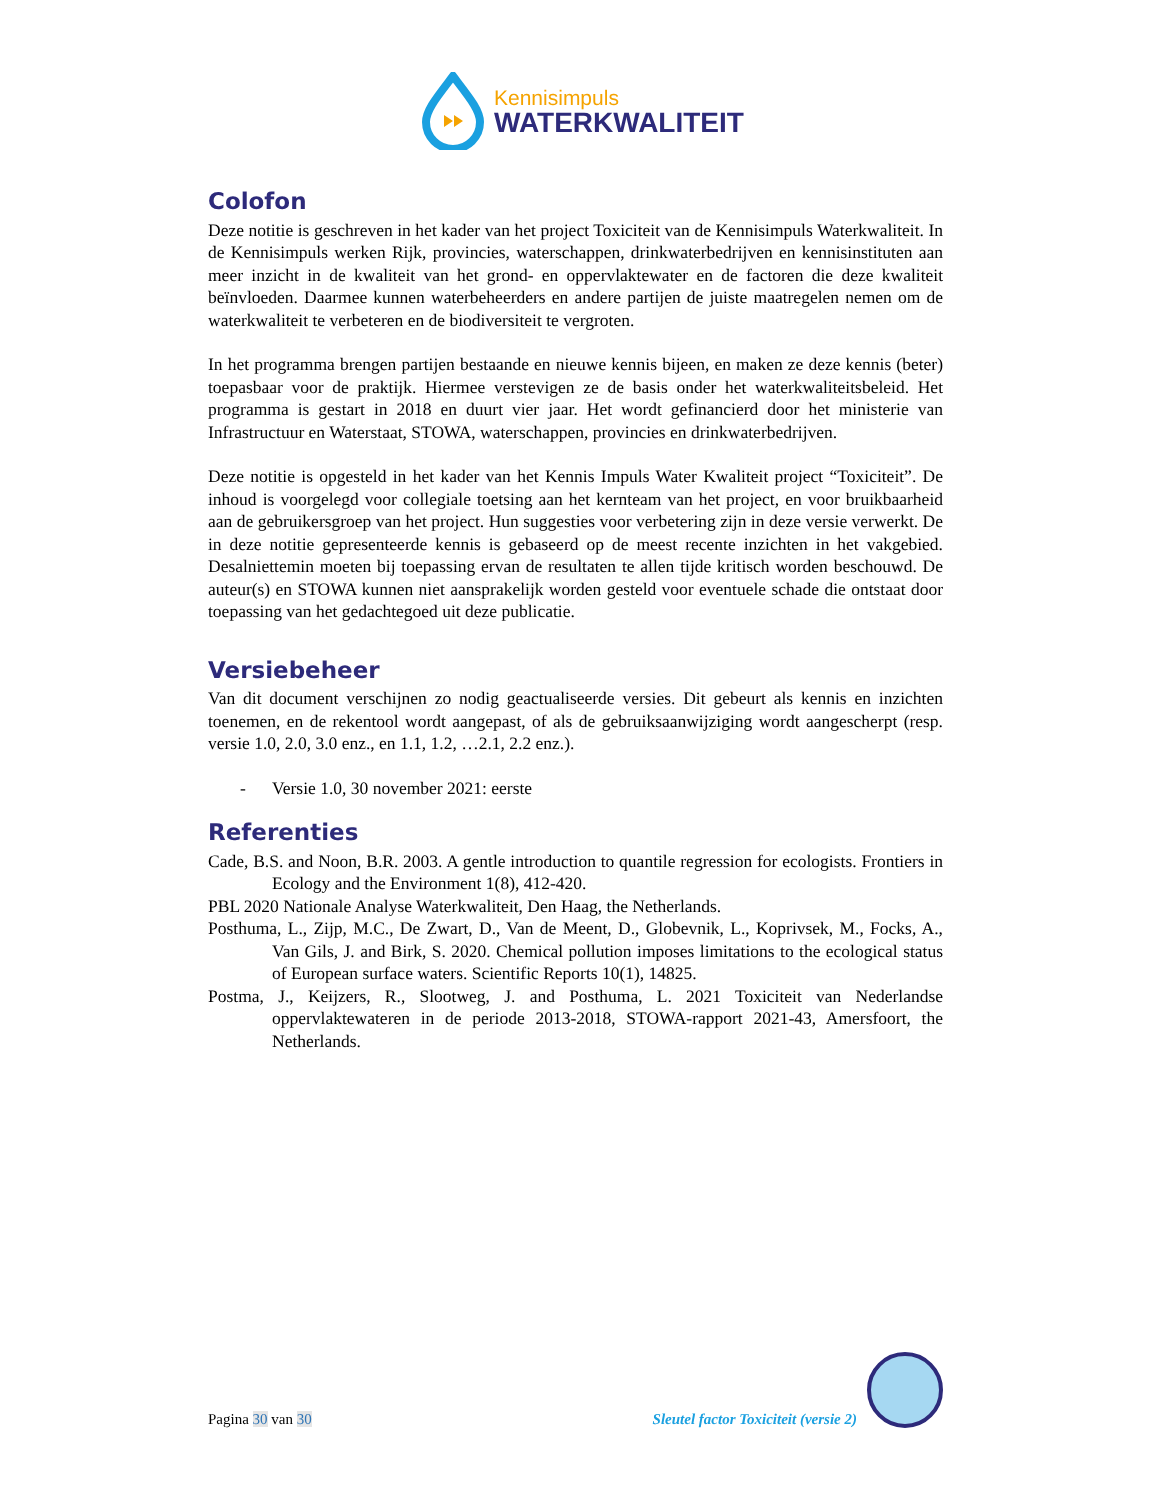Kennisimpuls
WATERKWALITEIT
Colofon
Deze notitie is geschreven in het kader van het project Toxiciteit van de Kennisimpuls Waterkwaliteit. In de Kennisimpuls werken Rijk, provincies, waterschappen, drinkwaterbedrijven en kennisinstituten aan meer inzicht in de kwaliteit van het grond- en oppervlaktewater en de factoren die deze kwaliteit beïnvloeden. Daarmee kunnen waterbeheerders en andere partijen de juiste maatregelen nemen om de waterkwaliteit te verbeteren en de biodiversiteit te vergroten.
In het programma brengen partijen bestaande en nieuwe kennis bijeen, en maken ze deze kennis (beter) toepasbaar voor de praktijk. Hiermee verstevigen ze de basis onder het waterkwaliteitsbeleid. Het programma is gestart in 2018 en duurt vier jaar. Het wordt gefinancierd door het ministerie van Infrastructuur en Waterstaat, STOWA, waterschappen, provincies en drinkwaterbedrijven.
Deze notitie is opgesteld in het kader van het Kennis Impuls Water Kwaliteit project “Toxiciteit”. De inhoud is voorgelegd voor collegiale toetsing aan het kernteam van het project, en voor bruikbaarheid aan de gebruikersgroep van het project. Hun suggesties voor verbetering zijn in deze versie verwerkt. De in deze notitie gepresenteerde kennis is gebaseerd op de meest recente inzichten in het vakgebied. Desalniettemin moeten bij toepassing ervan de resultaten te allen tijde kritisch worden beschouwd. De auteur(s) en STOWA kunnen niet aansprakelijk worden gesteld voor eventuele schade die ontstaat door toepassing van het gedachtegoed uit deze publicatie.
Versiebeheer
Van dit document verschijnen zo nodig geactualiseerde versies. Dit gebeurt als kennis en inzichten toenemen, en de rekentool wordt aangepast, of als de gebruiksaanwijziging wordt aangescherpt (resp. versie 1.0, 2.0, 3.0 enz., en 1.1, 1.2, …2.1, 2.2 enz.).
- Versie 1.0, 30 november 2021: eerste
Referenties
Cade, B.S. and Noon, B.R. 2003. A gentle introduction to quantile regression for ecologists. Frontiers in Ecology and the Environment 1(8), 412-420.
PBL 2020 Nationale Analyse Waterkwaliteit, Den Haag, the Netherlands.
Posthuma, L., Zijp, M.C., De Zwart, D., Van de Meent, D., Globevnik, L., Koprivsek, M., Focks, A., Van Gils, J. and Birk, S. 2020. Chemical pollution imposes limitations to the ecological status of European surface waters. Scientific Reports 10(1), 14825.
Postma, J., Keijzers, R., Slootweg, J. and Posthuma, L. 2021 Toxiciteit van Nederlandse oppervlaktewateren in de periode 2013-2018, STOWA-rapport 2021-43, Amersfoort, the Netherlands.
Pagina 30 van 30
Sleutel factor Toxiciteit (versie 2)